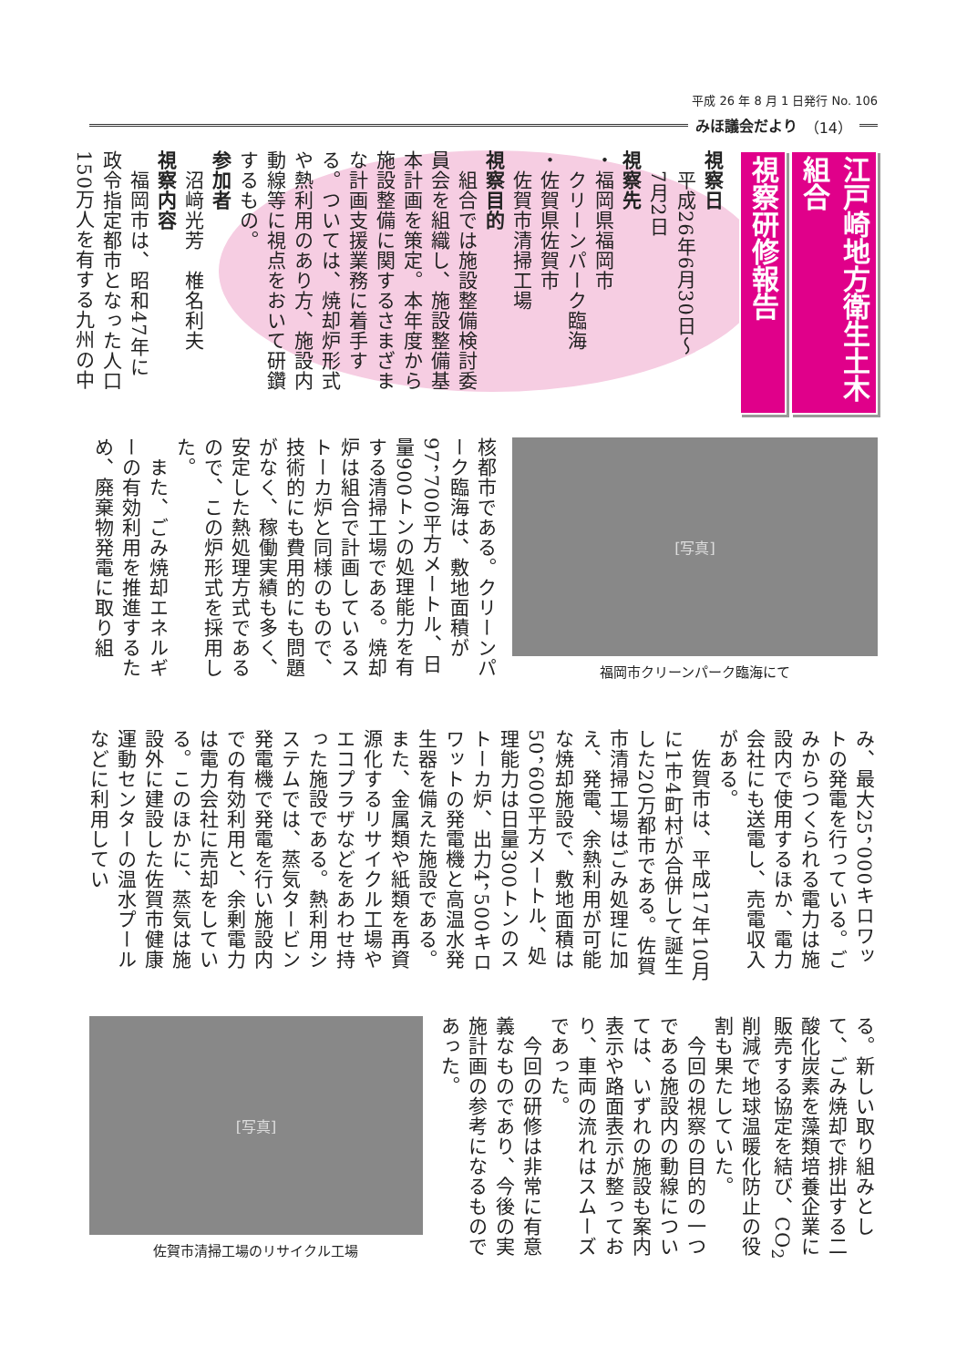平成 26 年 8 月 1 日発行 No. 106
みほ議会だより （14）
江戸崎地方衛生土木組合
視察研修報告
視察日
　平成26年6月30日〜
　7月2日
視察先
・福岡県福岡市
　クリーンパーク臨海
・佐賀県佐賀市
　佐賀市清掃工場
視察目的
　組合では施設整備検討委員会を組織し、施設整備基本計画を策定。本年度から施設整備に関するさまざまな計画支援業務に着手する。ついては、焼却炉形式や熱利用のあり方、施設内動線等に視点をおいて研鑽するもの。
参加者
　沼﨑光芳　椎名利夫
視察内容
　福岡市は、昭和47年に政令指定都市となった人口150万人を有する九州の中
[写真]
福岡市クリーンパーク臨海にて
核都市である。クリーンパーク臨海は、敷地面積が97，700平方メートル、日量900トンの処理能力を有する清掃工場である。焼却炉は組合で計画しているストーカ炉と同様のもので、技術的にも費用的にも問題がなく、稼働実績も多く、安定した熱処理方式であるので、この炉形式を採用した。
　また、ごみ焼却エネルギーの有効利用を推進するため、廃棄物発電に取り組
み、最大25，000キロワットの発電を行っている。ごみからつくられる電力は施設内で使用するほか、電力会社にも送電し、売電収入がある。
　佐賀市は、平成17年10月に1市4町村が合併して誕生した20万都市である。佐賀市清掃工場はごみ処理に加え、発電、余熱利用が可能な焼却施設で、敷地面積は50，600平方メートル、処理能力は日量300トンのストーカ炉、出力4，500キロワットの発電機と高温水発生器を備えた施設である。また、金属類や紙類を再資源化するリサイクル工場やエコプラザなどをあわせ持った施設である。熱利用システムでは、蒸気タービン発電機で発電を行い施設内での有効利用と、余剰電力は電力会社に売却をしている。このほかに、蒸気は施設外に建設した佐賀市健康運動センターの温水プールなどに利用してい
る。新しい取り組みとして、ごみ焼却で排出する二酸化炭素を藻類培養企業に販売する協定を結び、CO<sub>2</sub>削減で地球温暖化防止の役割も果たしていた。
　今回の視察の目的の一つである施設内の動線については、いずれの施設も案内表示や路面表示が整っており、車両の流れはスムーズであった。
　今回の研修は非常に有意義なものであり、今後の実施計画の参考になるものであった。
[写真]
佐賀市清掃工場のリサイクル工場